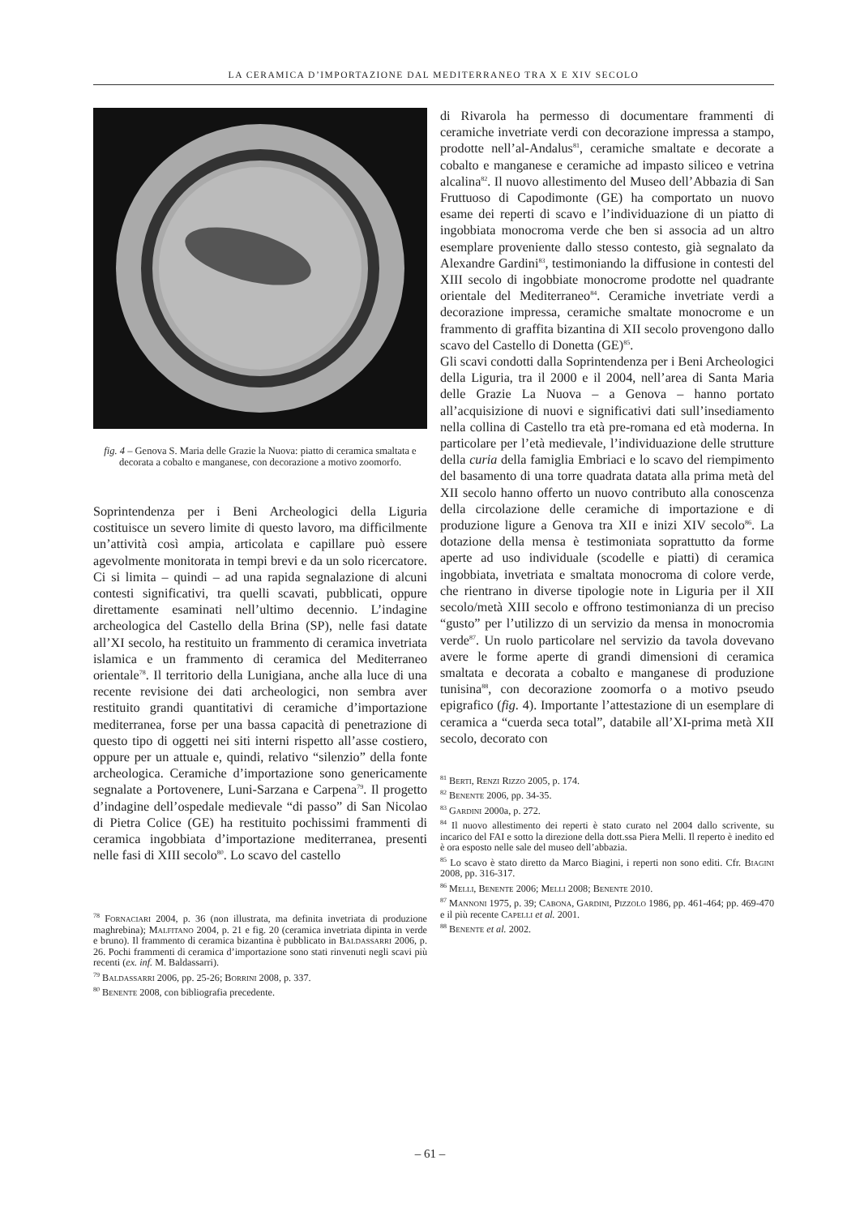LA CERAMICA D’IMPORTAZIONE DAL MEDITERRANEO TRA X E XIV SECOLO
fig. 4 – Genova S. Maria delle Grazie la Nuova: piatto di ceramica smaltata e decorata a cobalto e manganese, con decorazione a motivo zoomorfo.
Soprintendenza per i Beni Archeologici della Liguria costituisce un severo limite di questo lavoro, ma difficilmente un’attività così ampia, articolata e capillare può essere agevolmente monitorata in tempi brevi e da un solo ricercatore. Ci si limita – quindi – ad una rapida segnalazione di alcuni contesti significativi, tra quelli scavati, pubblicati, oppure direttamente esaminati nell’ultimo decennio. L’indagine archeologica del Castello della Brina (SP), nelle fasi datate all’XI secolo, ha restituito un frammento di ceramica invetriata islamica e un frammento di ceramica del Mediterraneo orientale<sup>78</sup>. Il territorio della Lunigiana, anche alla luce di una recente revisione dei dati archeologici, non sembra aver restituito grandi quantitativi di ceramiche d’importazione mediterranea, forse per una bassa capacità di penetrazione di questo tipo di oggetti nei siti interni rispetto all’asse costiero, oppure per un attuale e, quindi, relativo “silenzio” della fonte archeologica. Ceramiche d’importazione sono genericamente segnalate a Portovenere, Luni-Sarzana e Carpena<sup>79</sup>. Il progetto d’indagine dell’ospedale medievale “di passo” di San Nicolao di Pietra Colice (GE) ha restituito pochissimi frammenti di ceramica ingobbiata d’importazione mediterranea, presenti nelle fasi di XIII secolo<sup>80</sup>. Lo scavo del castello
<sup>78</sup> Fornaciari 2004, p. 36 (non illustrata, ma definita invetriata di produzione maghrebina); Malfitano 2004, p. 21 e fig. 20 (ceramica invetriata dipinta in verde e bruno). Il frammento di ceramica bizantina è pubblicato in Baldassarri 2006, p. 26. Pochi frammenti di ceramica d’importazione sono stati rinvenuti negli scavi più recenti (ex. inf. M. Baldassarri).
<sup>79</sup> Baldassarri 2006, pp. 25-26; Borrini 2008, p. 337.
<sup>80</sup> Benente 2008, con bibliografia precedente.
di Rivarola ha permesso di documentare frammenti di ceramiche invetriate verdi con decorazione impressa a stampo, prodotte nell’al-Andalus<sup>81</sup>, ceramiche smaltate e decorate a cobalto e manganese e ceramiche ad impasto siliceo e vetrina alcalina<sup>82</sup>. Il nuovo allestimento del Museo dell’Abbazia di San Fruttuoso di Capodimonte (GE) ha comportato un nuovo esame dei reperti di scavo e l’individuazione di un piatto di ingobbiata monocroma verde che ben si associa ad un altro esemplare proveniente dallo stesso contesto, già segnalato da Alexandre Gardini<sup>83</sup>, testimoniando la diffusione in contesti del XIII secolo di ingobbiate monocrome prodotte nel quadrante orientale del Mediterraneo<sup>84</sup>. Ceramiche invetriate verdi a decorazione impressa, ceramiche smaltate monocrome e un frammento di graffita bizantina di XII secolo provengono dallo scavo del Castello di Donetta (GE)<sup>85</sup>.
Gli scavi condotti dalla Soprintendenza per i Beni Archeologici della Liguria, tra il 2000 e il 2004, nell’area di Santa Maria delle Grazie La Nuova – a Genova – hanno portato all’acquisizione di nuovi e significativi dati sull’insediamento nella collina di Castello tra età pre-romana ed età moderna. In particolare per l’età medievale, l’individuazione delle strutture della curia della famiglia Embriaci e lo scavo del riempimento del basamento di una torre quadrata datata alla prima metà del XII secolo hanno offerto un nuovo contributo alla conoscenza della circolazione delle ceramiche di importazione e di produzione ligure a Genova tra XII e inizi XIV secolo<sup>86</sup>. La dotazione della mensa è testimoniata soprattutto da forme aperte ad uso individuale (scodelle e piatti) di ceramica ingobbiata, invetriata e smaltata monocroma di colore verde, che rientrano in diverse tipologie note in Liguria per il XII secolo/metà XIII secolo e offrono testimonianza di un preciso “gusto” per l’utilizzo di un servizio da mensa in monocromia verde<sup>87</sup>. Un ruolo particolare nel servizio da tavola dovevano avere le forme aperte di grandi dimensioni di ceramica smaltata e decorata a cobalto e manganese di produzione tunisina<sup>88</sup>, con decorazione zoomorfa o a motivo pseudo epigrafico (fig. 4). Importante l’attestazione di un esemplare di ceramica a “cuerda seca total”, databile all’XI-prima metà XII secolo, decorato con
<sup>81</sup> Berti, Renzi Rizzo 2005, p. 174.
<sup>82</sup> Benente 2006, pp. 34-35.
<sup>83</sup> Gardini 2000a, p. 272.
<sup>84</sup> Il nuovo allestimento dei reperti è stato curato nel 2004 dallo scrivente, su incarico del FAI e sotto la direzione della dott.ssa Piera Melli. Il reperto è inedito ed è ora esposto nelle sale del museo dell’abbazia.
<sup>85</sup> Lo scavo è stato diretto da Marco Biagini, i reperti non sono editi. Cfr. Biagini 2008, pp. 316-317.
<sup>86</sup> Melli, Benente 2006; Melli 2008; Benente 2010.
<sup>87</sup> Mannoni 1975, p. 39; Cabona, Gardini, Pizzolo 1986, pp. 461-464; pp. 469-470 e il più recente Capelli et al. 2001.
<sup>88</sup> Benente et al. 2002.
– 61 –